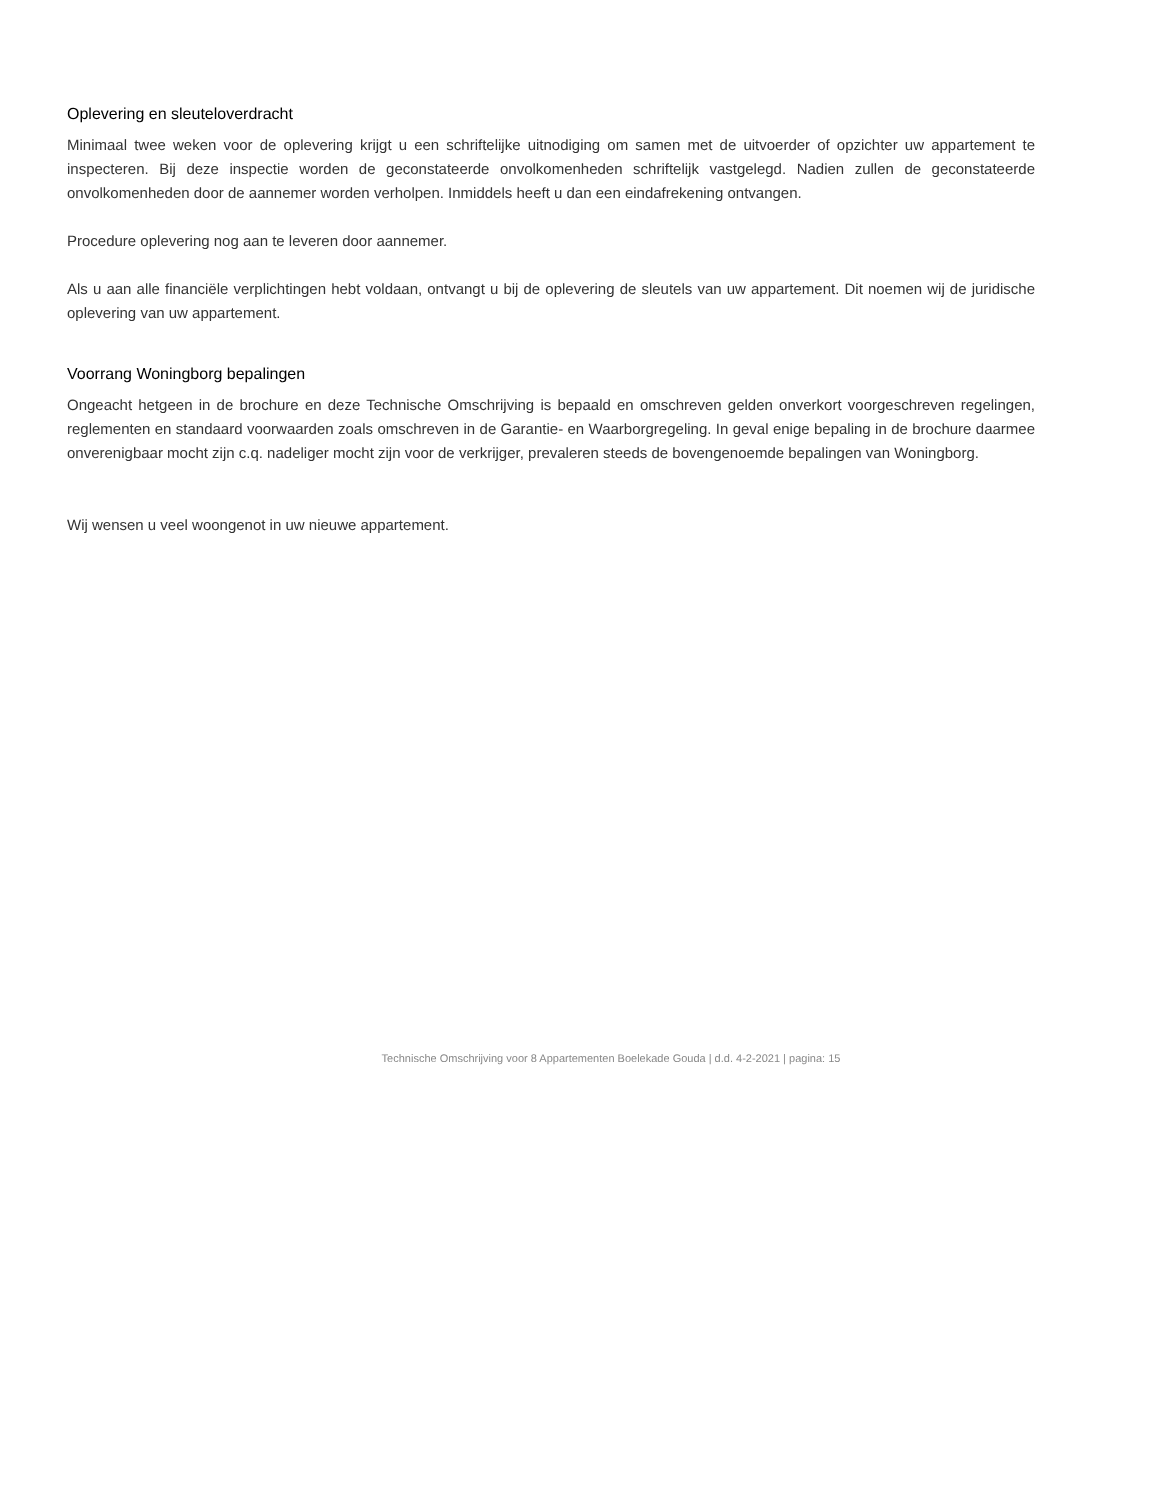Oplevering en sleuteloverdracht
Minimaal twee weken voor de oplevering krijgt u een schriftelijke uitnodiging om samen met de uitvoerder of opzichter uw appartement te inspecteren. Bij deze inspectie worden de geconstateerde onvolkomenheden schriftelijk vastgelegd. Nadien zullen de geconstateerde onvolkomenheden door de aannemer worden verholpen. Inmiddels heeft u dan een eindafrekening ontvangen.
Procedure oplevering nog aan te leveren door aannemer.
Als u aan alle financiële verplichtingen hebt voldaan, ontvangt u bij de oplevering de sleutels van uw appartement. Dit noemen wij de juridische oplevering van uw appartement.
Voorrang Woningborg bepalingen
Ongeacht hetgeen in de brochure en deze Technische Omschrijving is bepaald en omschreven gelden onverkort voorgeschreven regelingen, reglementen en standaard voorwaarden zoals omschreven in de Garantie- en Waarborgregeling. In geval enige bepaling in de brochure daarmee onverenigbaar mocht zijn c.q. nadeliger mocht zijn voor de verkrijger, prevaleren steeds de bovengenoemde bepalingen van Woningborg.
Wij wensen u veel woongenot in uw nieuwe appartement.
Technische Omschrijving voor 8 Appartementen Boelekade Gouda | d.d. 4-2-2021 | pagina: 15